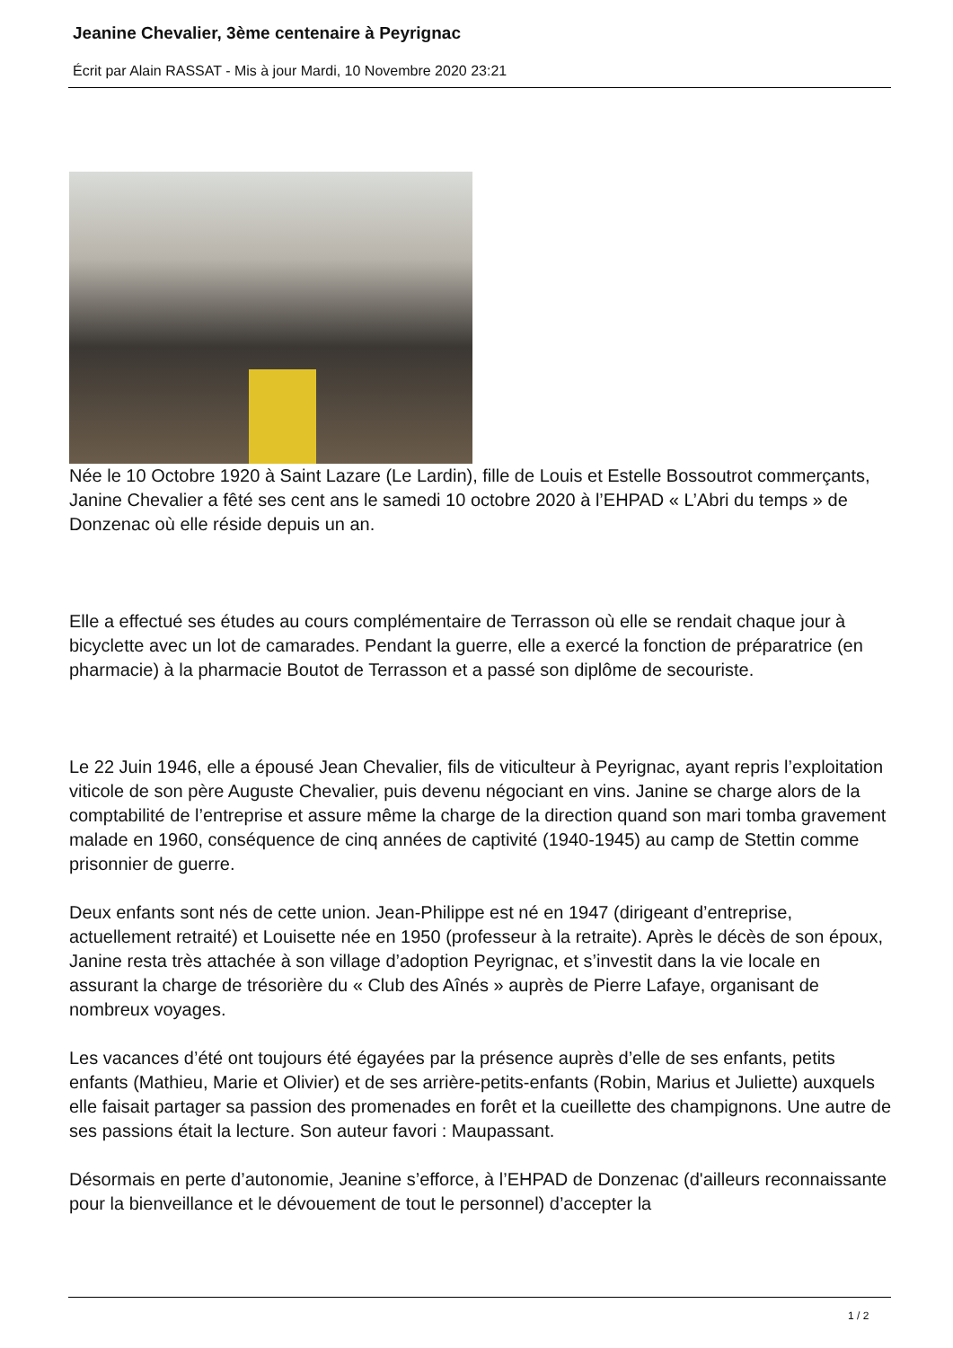Jeanine Chevalier, 3ème centenaire à Peyrignac
Écrit par Alain RASSAT - Mis à jour Mardi, 10 Novembre 2020 23:21
Née le 10 Octobre 1920 à Saint Lazare (Le Lardin), fille de Louis et Estelle Bossoutrot commerçants, Janine Chevalier a fêté ses cent ans le samedi 10 octobre 2020 à l’EHPAD « L’Abri du temps » de Donzenac où elle réside depuis un an.
Elle a effectué ses études au cours complémentaire de Terrasson où elle se rendait chaque jour à bicyclette avec un lot de camarades. Pendant la guerre, elle a exercé la fonction de préparatrice (en pharmacie) à la pharmacie Boutot de Terrasson et a passé son diplôme de secouriste.
Le 22 Juin 1946, elle a épousé Jean Chevalier, fils de viticulteur à Peyrignac, ayant repris l’exploitation viticole de son père Auguste Chevalier, puis devenu négociant en vins. Janine se charge alors de la comptabilité de l’entreprise et assure même la charge de la direction quand son mari tomba gravement malade en 1960, conséquence de cinq années de captivité (1940-1945) au camp de Stettin comme prisonnier de guerre.
Deux enfants sont nés de cette union. Jean-Philippe est né en 1947 (dirigeant d’entreprise, actuellement retraité) et Louisette née en 1950 (professeur à la retraite). Après le décès de son époux, Janine resta très attachée à son village d’adoption Peyrignac, et s’investit dans la vie locale en assurant la charge de trésorière du « Club des Aînés » auprès de Pierre Lafaye, organisant de nombreux voyages.
Les vacances d’été ont toujours été égayées par la présence auprès d’elle de ses enfants, petits enfants (Mathieu, Marie et Olivier) et de ses arrière-petits-enfants (Robin, Marius et Juliette) auxquels elle faisait partager sa passion des promenades en forêt et la cueillette des champignons. Une autre de ses passions était la lecture. Son auteur favori : Maupassant.
Désormais en perte d’autonomie, Jeanine s’efforce, à l’EHPAD de Donzenac (d'ailleurs reconnaissante pour la bienveillance et le dévouement de tout le personnel) d’accepter la
1 / 2